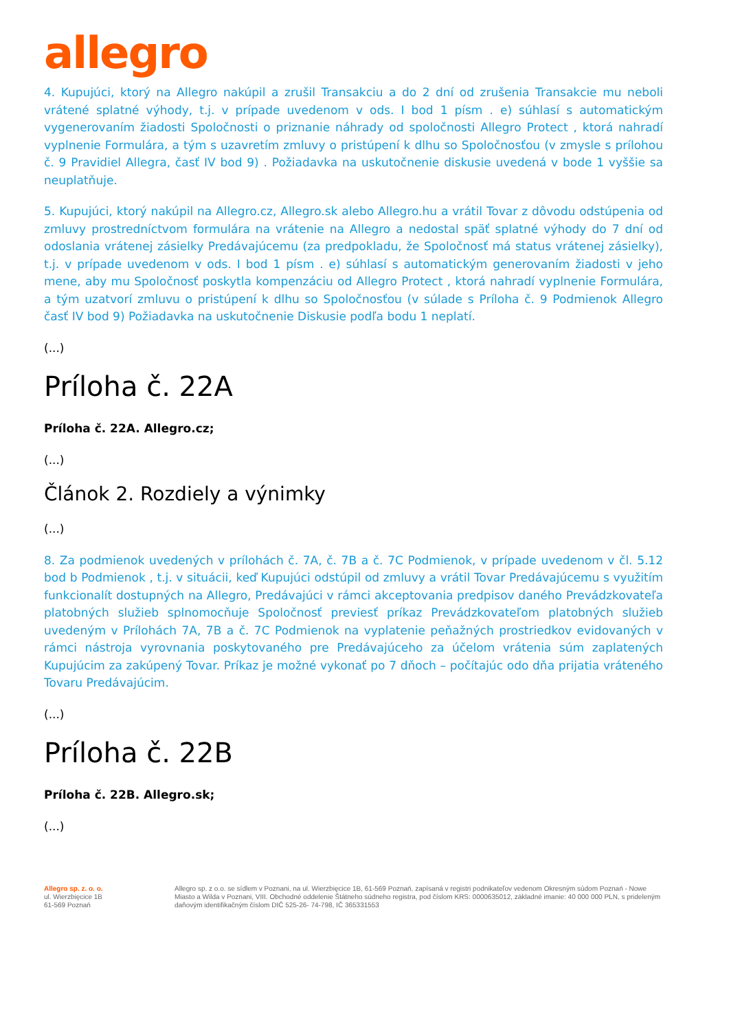allegro
4. Kupujúci, ktorý na Allegro nakúpil a zrušil Transakciu a do 2 dní od zrušenia Transakcie mu neboli vrátené splatné výhody, t.j. v prípade uvedenom v ods. I bod 1 písm . e) súhlasí s automatickým vygenerovaním žiadosti Spoločnosti o priznanie náhrady od spoločnosti Allegro Protect , ktorá nahradí vyplnenie Formulára, a tým s uzavretím zmluvy o pristúpení k dlhu so Spoločnosťou (v zmysle s prílohou č. 9 Pravidiel Allegra, časť IV bod 9) . Požiadavka na uskutočnenie diskusie uvedená v bode 1 vyššie sa neuplatňuje.
5. Kupujúci, ktorý nakúpil na Allegro.cz, Allegro.sk alebo Allegro.hu a vrátil Tovar z dôvodu odstúpenia od zmluvy prostredníctvom formulára na vrátenie na Allegro a nedostal späť splatné výhody do 7 dní od odoslania vrátenej zásielky Predávajúcemu (za predpokladu, že Spoločnosť má status vrátenej zásielky), t.j. v prípade uvedenom v ods. I bod 1 písm . e) súhlasí s automatickým generovaním žiadosti v jeho mene, aby mu Spoločnosť poskytla kompenzáciu od Allegro Protect , ktorá nahradí vyplnenie Formulára, a tým uzatvorí zmluvu o pristúpení k dlhu so Spoločnosťou (v súlade s Príloha č. 9 Podmienok Allegro časť IV bod 9) Požiadavka na uskutočnenie Diskusie podľa bodu 1 neplatí.
(...)
Príloha č. 22A
Príloha č. 22A. Allegro.cz;
(...)
Článok 2. Rozdiely a výnimky
(...)
8. Za podmienok uvedených v prílohách č. 7A, č. 7B a č. 7C Podmienok, v prípade uvedenom v čl. 5.12 bod b Podmienok , t.j. v situácii, keď Kupujúci odstúpil od zmluvy a vrátil Tovar Predávajúcemu s využitím funkcionalít dostupných na Allegro, Predávajúci v rámci akceptovania predpisov daného Prevádzkovateľa platobných služieb splnomocňuje Spoločnosť previesť príkaz Prevádzkovateľom platobných služieb uvedeným v Prílohách 7A, 7B a č. 7C Podmienok na vyplatenie peňažných prostriedkov evidovaných v rámci nástroja vyrovnania poskytovaného pre Predávajúceho za účelom vrátenia súm zaplatených Kupujúcim za zakúpený Tovar. Príkaz je možné vykonať po 7 dňoch – počítajúc odo dňa prijatia vráteného Tovaru Predávajúcim.
(...)
Príloha č. 22B
Príloha č. 22B. Allegro.sk;
(...)
Allegro sp. z. o. o.
ul. Wierzbięcice 1B
61-569 Poznań
Allegro sp. z o.o. se sídlem v Poznani, na ul. Wierzbięcice 1B, 61-569 Poznań, zapísaná v registri podnikateľov vedenom Okresným súdom Poznań - Nowe Miasto a Wilda v Poznani, VIII. Obchodné oddelenie Štátneho súdneho registra, pod číslom KRS: 0000635012, základné imanie: 40 000 000 PLN, s prideleným daňovým identifikačným číslom DIČ 525-26- 74-798, IČ 365331553